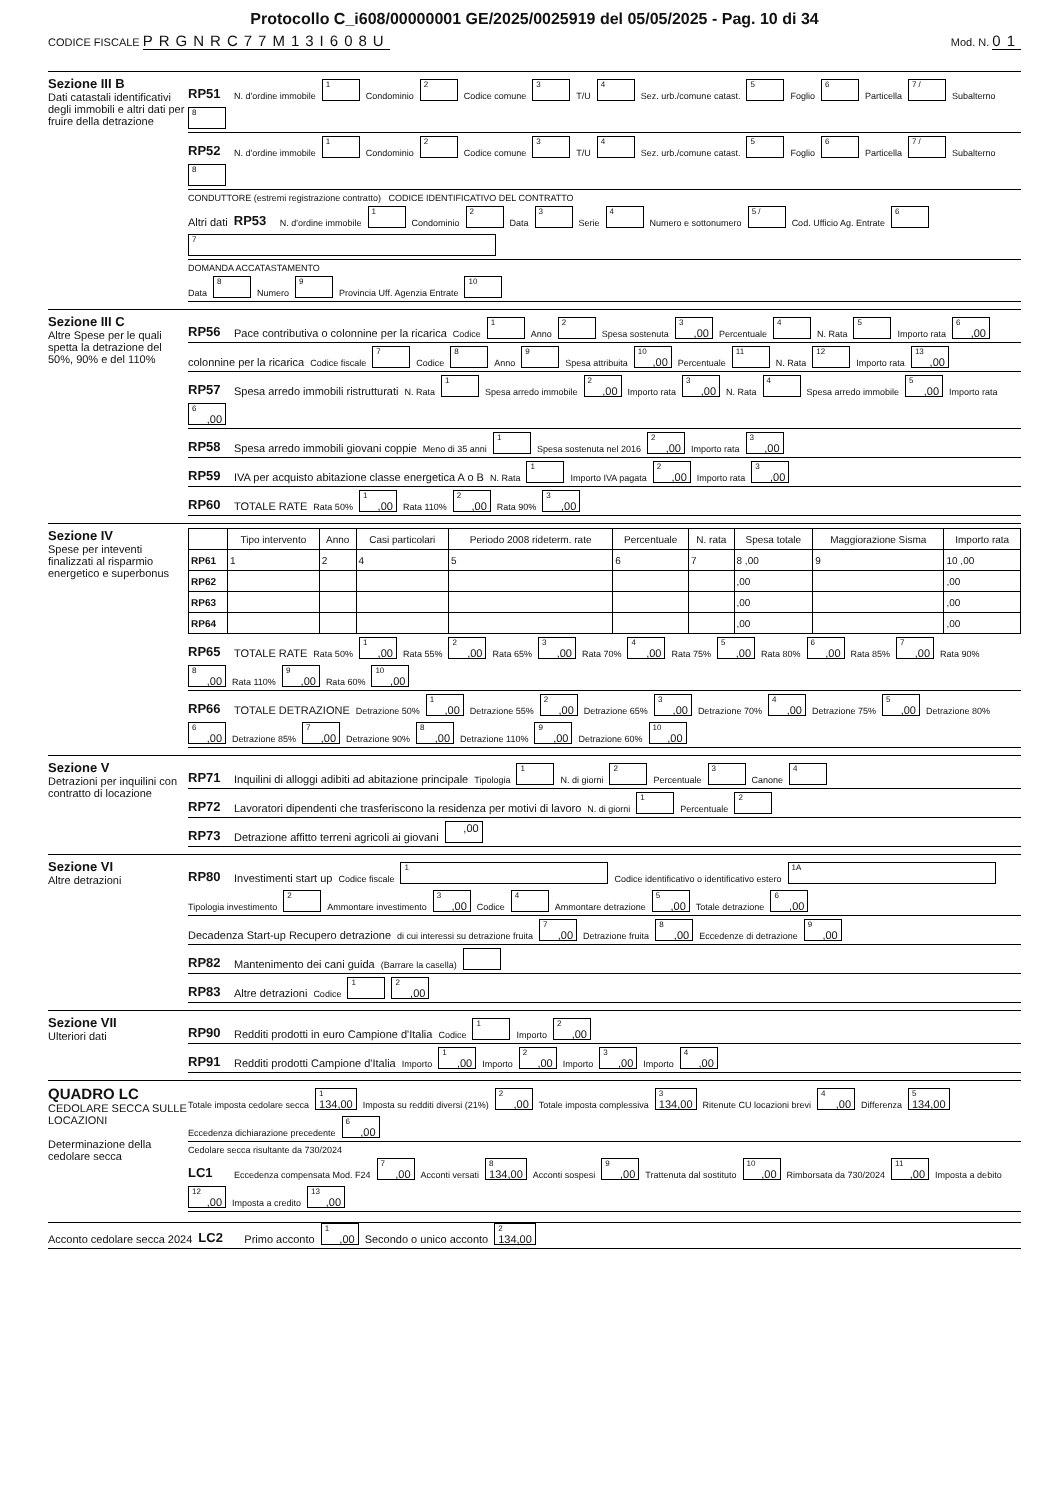Protocollo C_i608/00000001 GE/2025/0025919 del 05/05/2025 - Pag. 10 di 34
CODICE FISCALE PRGNRC77M13I608U
Mod. N. 01
Sezione III B
Dati catastali identificativi degli immobili e altri dati per fruire della detrazione
RP51 N. d'ordine immobile
1
Condominio
2
Codice comune
3
T/U
4
Sez. urb./comune catast.
5
Foglio
6
Particella
7 /
Subalterno
8
RP52 N. d'ordine immobile
1
Condominio
2
Codice comune
3
T/U
4
Sez. urb./comune catast.
5
Foglio
6
Particella
7 /
Subalterno
8
CONDUTTORE (estremi registrazione contratto) CODICE IDENTIFICATIVO DEL CONTRATTO
Altri dati RP53 N. d'ordine immobile
1
Condominio
2
Data
3
Serie
4
Numero e sottonumero
5 /
Cod. Ufficio Ag. Entrate
6
7
DOMANDA ACCATASTAMENTO
Data
8
Numero
9
Provincia Uff. Agenzia Entrate
10
Sezione III C
Altre Spese per le quali spetta la detrazione del 50%, 90% e del 110%
RP56 Pace contributiva o colonnine per la ricarica Codice
1
Anno
2
Spesa sostenuta
3,00
Percentuale
4
N. Rata
5
Importo rata
6,00
colonnine per la ricarica Codice fiscale
7
Codice
8
Anno
9
Spesa attribuita
10,00
Percentuale
11
N. Rata
12
Importo rata
13,00
RP57 Spesa arredo immobili ristrutturati N. Rata
1
Spesa arredo immobile
2,00
Importo rata
3,00
N. Rata
4
Spesa arredo immobile
5,00
Importo rata
6,00
RP58 Spesa arredo immobili giovani coppie Meno di 35 anni
1
Spesa sostenuta nel 2016
2,00
Importo rata
3,00
RP59 IVA per acquisto abitazione classe energetica A o B N. Rata
1
Importo IVA pagata
2,00
Importo rata
3,00
RP60 TOTALE RATE Rata 50%
1,00
Rata 110%
2,00
Rata 90%
3,00
Sezione IV
Spese per inteventi finalizzati al risparmio energetico e superbonus
| | Tipo intervento | Anno | Casi particolari | Periodo 2008 rideterm. rate | Percentuale | N. rata | Spesa totale | Maggiorazione Sisma | Importo rata |
| --- | --- | --- | --- | --- | --- | --- | --- | --- | --- |
| RP61 | 1 | 2 | 4 | 5 | 6 | 7 | 8 ,00 | 9 | 10 ,00 |
| RP62 | | | | | | | ,00 | | ,00 |
| RP63 | | | | | | | ,00 | | ,00 |
| RP64 | | | | | | | ,00 | | ,00 |
RP65 TOTALE RATE Rata 50%
1,00
Rata 55%
2,00
Rata 65%
3,00
Rata 70%
4,00
Rata 75%
5,00
Rata 80%
6,00
Rata 85%
7,00
Rata 90%
8,00
Rata 110%
9,00
Rata 60%
10,00
RP66 TOTALE DETRAZIONE Detrazione 50%
1,00
Detrazione 55%
2,00
Detrazione 65%
3,00
Detrazione 70%
4,00
Detrazione 75%
5,00
Detrazione 80%
6,00
Detrazione 85%
7,00
Detrazione 90%
8,00
Detrazione 110%
9,00
Detrazione 60%
10,00
Sezione V
Detrazioni per inquilini con contratto di locazione
RP71 Inquilini di alloggi adibiti ad abitazione principale Tipologia
1
N. di giorni
2
Percentuale
3
Canone
4
RP72 Lavoratori dipendenti che trasferiscono la residenza per motivi di lavoro N. di giorni
1
Percentuale
2
RP73 Detrazione affitto terreni agricoli ai giovani
,00
Sezione VI
Altre detrazioni
RP80 Investimenti start up Codice fiscale
1
Codice identificativo o identificativo estero
1A
Tipologia investimento
2
Ammontare investimento
3,00
Codice
4
Ammontare detrazione
5,00
Totale detrazione
6,00
Decadenza Start-up Recupero detrazione di cui interessi su detrazione fruita
7,00
Detrazione fruita
8,00
Eccedenze di detrazione
9,00
RP82 Mantenimento dei cani guida (Barrare la casella)
RP83 Altre detrazioni Codice
1
2,00
Sezione VII
Ulteriori dati
RP90 Redditi prodotti in euro Campione d'Italia Codice
1
Importo
2,00
RP91 Redditi prodotti Campione d'Italia Importo
1,00
Importo
2,00
Importo
3,00
Importo
4,00
QUADRO LC
CEDOLARE SECCA SULLE LOCAZIONI
Determinazione della cedolare secca
Totale imposta cedolare secca
1
134,00
Imposta su redditi diversi (21%)
2,00
Totale imposta complessiva
3
134,00
Ritenute CU locazioni brevi
4,00
Differenza
5
134,00
Eccedenza dichiarazione precedente
6,00
Cedolare secca risultante da 730/2024
LC1 Eccedenza compensata Mod. F24
7,00
Acconti versati
8
134,00
Acconti sospesi
9,00
Trattenuta dal sostituto
10,00
Rimborsata da 730/2024
11,00
Imposta a debito
12,00
Imposta a credito
13,00
Acconto cedolare secca 2024 LC2 Primo acconto
1,00
Secondo o unico acconto
2
134,00